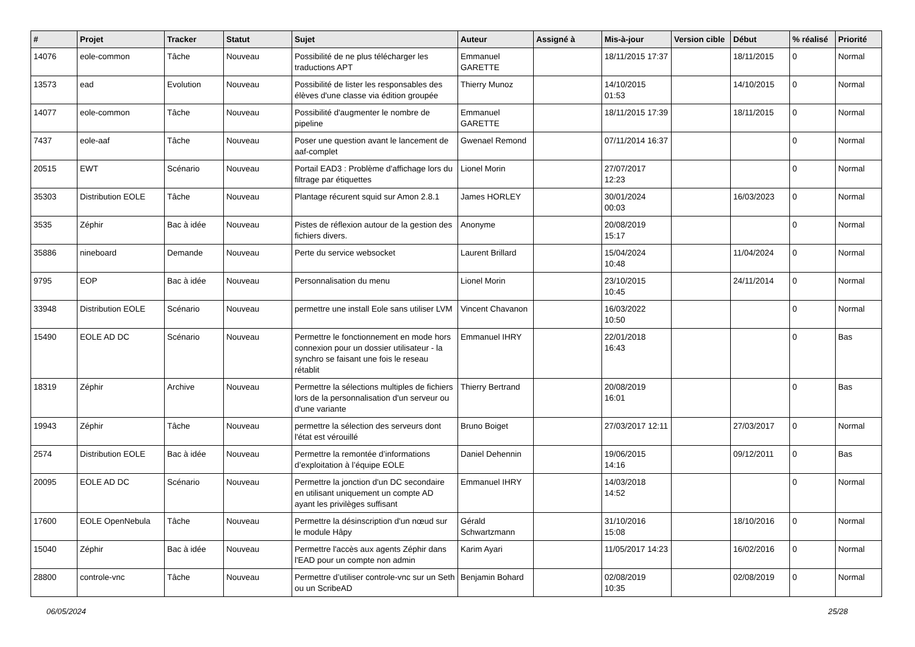| # | Projet | Tracker | Statut | Sujet | Auteur | Assigné à | Mis-à-jour | Version cible | Début | % réalisé | Priorité |
| --- | --- | --- | --- | --- | --- | --- | --- | --- | --- | --- | --- |
| 14076 | eole-common | Tâche | Nouveau | Possibilité de ne plus télécharger les traductions APT | Emmanuel GARETTE | | 18/11/2015 17:37 | | 18/11/2015 | 0 | Normal |
| 13573 | ead | Evolution | Nouveau | Possibilité de lister les responsables des élèves d'une classe via édition groupée | Thierry Munoz | | 14/10/2015 01:53 | | 14/10/2015 | 0 | Normal |
| 14077 | eole-common | Tâche | Nouveau | Possibilité d'augmenter le nombre de pipeline | Emmanuel GARETTE | | 18/11/2015 17:39 | | 18/11/2015 | 0 | Normal |
| 7437 | eole-aaf | Tâche | Nouveau | Poser une question avant le lancement de aaf-complet | Gwenael Remond | | 07/11/2014 16:37 | | | 0 | Normal |
| 20515 | EWT | Scénario | Nouveau | Portail EAD3 : Problème d'affichage lors du filtrage par étiquettes | Lionel Morin | | 27/07/2017 12:23 | | | 0 | Normal |
| 35303 | Distribution EOLE | Tâche | Nouveau | Plantage récurent squid sur Amon 2.8.1 | James HORLEY | | 30/01/2024 00:03 | | 16/03/2023 | 0 | Normal |
| 3535 | Zéphir | Bac à idée | Nouveau | Pistes de réflexion autour de la gestion des fichiers divers. | Anonyme | | 20/08/2019 15:17 | | | 0 | Normal |
| 35886 | nineboard | Demande | Nouveau | Perte du service websocket | Laurent Brillard | | 15/04/2024 10:48 | | 11/04/2024 | 0 | Normal |
| 9795 | EOP | Bac à idée | Nouveau | Personnalisation du menu | Lionel Morin | | 23/10/2015 10:45 | | 24/11/2014 | 0 | Normal |
| 33948 | Distribution EOLE | Scénario | Nouveau | permettre une install Eole sans utiliser LVM | Vincent Chavanon | | 16/03/2022 10:50 | | | 0 | Normal |
| 15490 | EOLE AD DC | Scénario | Nouveau | Permettre le fonctionnement en mode hors connexion pour un dossier utilisateur - la synchro se faisant une fois le reseau rétablit | Emmanuel IHRY | | 22/01/2018 16:43 | | | 0 | Bas |
| 18319 | Zéphir | Archive | Nouveau | Permettre la sélections multiples de fichiers lors de la personnalisation d'un serveur ou d'une variante | Thierry Bertrand | | 20/08/2019 16:01 | | | 0 | Bas |
| 19943 | Zéphir | Tâche | Nouveau | permettre la sélection des serveurs dont l'état est vérouillé | Bruno Boiget | | 27/03/2017 12:11 | | 27/03/2017 | 0 | Normal |
| 2574 | Distribution EOLE | Bac à idée | Nouveau | Permettre la remontée d’informations d’exploitation à l’équipe EOLE | Daniel Dehennin | | 19/06/2015 14:16 | | 09/12/2011 | 0 | Bas |
| 20095 | EOLE AD DC | Scénario | Nouveau | Permettre la jonction d'un DC secondaire en utilisant uniquement un compte AD ayant les privilèges suffisant | Emmanuel IHRY | | 14/03/2018 14:52 | | | 0 | Normal |
| 17600 | EOLE OpenNebula | Tâche | Nouveau | Permettre la désinscription d'un nœud sur le module Hâpy | Gérald Schwartzmann | | 31/10/2016 15:08 | | 18/10/2016 | 0 | Normal |
| 15040 | Zéphir | Bac à idée | Nouveau | Permettre l'accès aux agents Zéphir dans l'EAD pour un compte non admin | Karim Ayari | | 11/05/2017 14:23 | | 16/02/2016 | 0 | Normal |
| 28800 | controle-vnc | Tâche | Nouveau | Permettre d’utiliser controle-vnc sur un Seth ou un ScribeAD | Benjamin Bohard | | 02/08/2019 10:35 | | 02/08/2019 | 0 | Normal |
06/05/2024 25/28